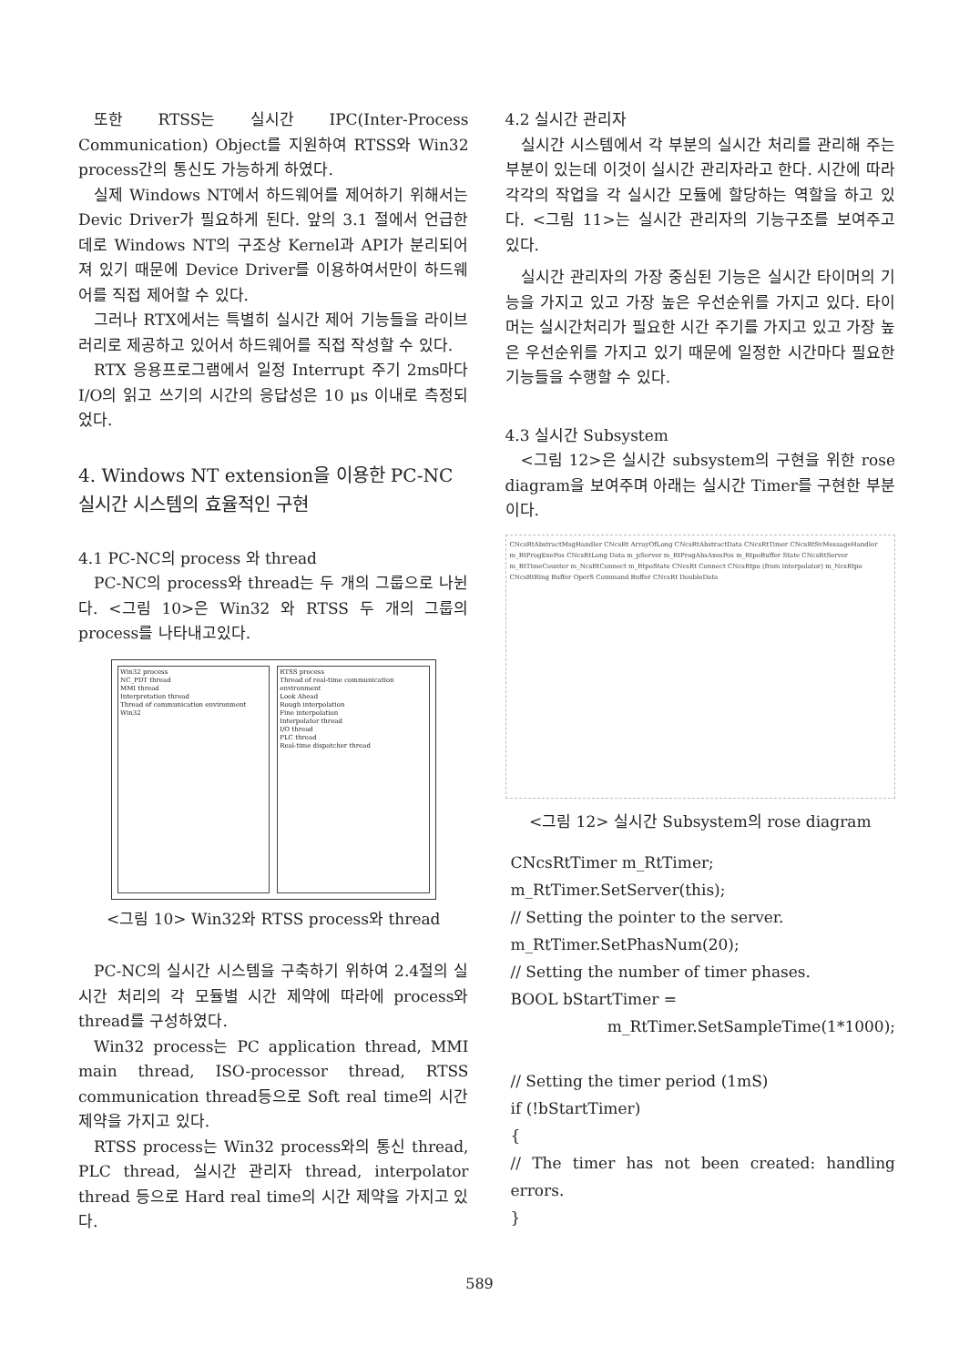또한 RTSS는 실시간 IPC(Inter-Process Communication) Object를 지원하여 RTSS와 Win32 process간의 통신도 가능하게 하였다.
실제 Windows NT에서 하드웨어를 제어하기 위해서는 Devic Driver가 필요하게 된다. 앞의 3.1 절에서 언급한데로 Windows NT의 구조상 Kernel과 API가 분리되어져 있기 때문에 Device Driver를 이용하여서만이 하드웨어를 직접 제어할 수 있다.
그러나 RTX에서는 특별히 실시간 제어 기능들을 라이브러리로 제공하고 있어서 하드웨어를 직접 작성할 수 있다.
RTX 응용프로그램에서 일정 Interrupt 주기 2ms마다 I/O의 읽고 쓰기의 시간의 응답성은 10 μs 이내로 측정되었다.
4. Windows NT extension을 이용한 PC-NC 실시간 시스템의 효율적인 구현
4.1 PC-NC의 process 와 thread
PC-NC의 process와 thread는 두 개의 그룹으로 나뉜다. <그림 10>은 Win32 와 RTSS 두 개의 그룹의 process를 나타내고있다.
Win32 process
NC_PDT thread
MMI thread
Interpretation thread
Thread of communication environment Win32
RTSS process
Thread of real-time communication environment
Look Ahead
Rough interpolation
Fine interpolation
Interpolator thread
I/O thread
PLC thread
Real-time dispatcher thread
<그림 10> Win32와 RTSS process와 thread
PC-NC의 실시간 시스템을 구축하기 위하여 2.4절의 실시간 처리의 각 모듈별 시간 제약에 따라에 process와 thread를 구성하였다.
Win32 process는 PC application thread, MMI main thread, ISO-processor thread, RTSS communication thread등으로 Soft real time의 시간제약을 가지고 있다.
RTSS process는 Win32 process와의 통신 thread, PLC thread, 실시간 관리자 thread, interpolator thread 등으로 Hard real time의 시간 제약을 가지고 있다.
4.2 실시간 관리자
실시간 시스템에서 각 부분의 실시간 처리를 관리해 주는 부분이 있는데 이것이 실시간 관리자라고 한다. 시간에 따라 각각의 작업을 각 실시간 모듈에 할당하는 역할을 하고 있다. <그림 11>는 실시간 관리자의 기능구조를 보여주고 있다.
실시간 관리자의 가장 중심된 기능은 실시간 타이머의 기능을 가지고 있고 가장 높은 우선순위를 가지고 있다. 타이머는 실시간처리가 필요한 시간 주기를 가지고 있고 가장 높은 우선순위를 가지고 있기 때문에 일정한 시간마다 필요한 기능들을 수행할 수 있다.
4.3 실시간 Subsystem
<그림 12>은 실시간 subsystem의 구현을 위한 rose diagram을 보여주며 아래는 실시간 Timer를 구현한 부분이다.
CNcsRtAbstractMsgHandler CNcsRt ArrayOfLong CNcsRtAbstractData CNcsRtTimer CNcsRtSvMessageHandler m_RtProgExePos CNcsRtLong Data m_pServer m_RtProgAbsAxesPos m_RtpoBuffer State CNcsRtServer m_RtTimeCounter m_NcsRtConnect m_RtpoState CNcsRt Connect CNcsRtpo (from interpolator) m_NcsRtpo CNcsRtRing Buffer OperS Command Buffer CNcsRt DoubleData
<그림 12> 실시간 Subsystem의 rose diagram
CNcsRtTimer m_RtTimer;
m_RtTimer.SetServer(this);
// Setting the pointer to the server.
m_RtTimer.SetPhasNum(20);
// Setting the number of timer phases.
BOOL bStartTimer =
m_RtTimer.SetSampleTime(1*1000);
// Setting the timer period (1mS)
if (!bStartTimer)
{
// The timer has not been created: handling errors.
}
589